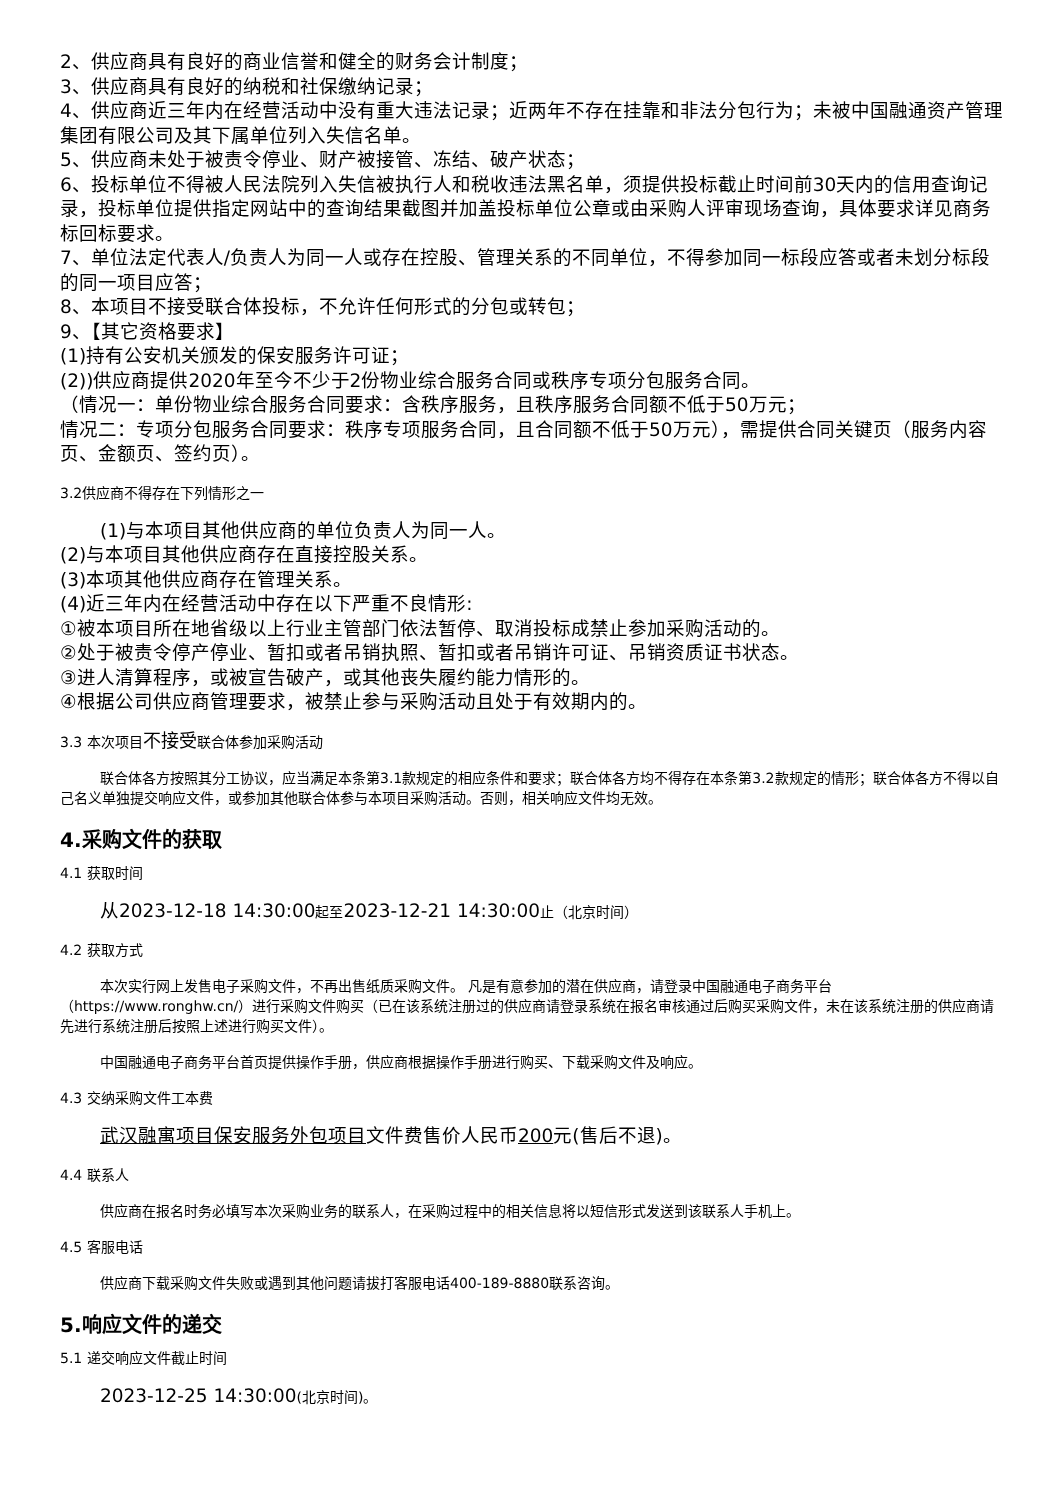2、供应商具有良好的商业信誉和健全的财务会计制度；
3、供应商具有良好的纳税和社保缴纳记录；
4、供应商近三年内在经营活动中没有重大违法记录；近两年不存在挂靠和非法分包行为；未被中国融通资产管理集团有限公司及其下属单位列入失信名单。
5、供应商未处于被责令停业、财产被接管、冻结、破产状态；
6、投标单位不得被人民法院列入失信被执行人和税收违法黑名单，须提供投标截止时间前30天内的信用查询记录，投标单位提供指定网站中的查询结果截图并加盖投标单位公章或由采购人评审现场查询，具体要求详见商务标回标要求。
7、单位法定代表人/负责人为同一人或存在控股、管理关系的不同单位，不得参加同一标段应答或者未划分标段的同一项目应答；
8、本项目不接受联合体投标，不允许任何形式的分包或转包；
9、【其它资格要求】
(1)持有公安机关颁发的保安服务许可证；
(2))供应商提供2020年至今不少于2份物业综合服务合同或秩序专项分包服务合同。
（情况一：单份物业综合服务合同要求：含秩序服务，且秩序服务合同额不低于50万元；
情况二：专项分包服务合同要求：秩序专项服务合同，且合同额不低于50万元），需提供合同关键页（服务内容页、金额页、签约页）。
3.2供应商不得存在下列情形之一
(1)与本项目其他供应商的单位负责人为同一人。
(2)与本项目其他供应商存在直接控股关系。
(3)本项其他供应商存在管理关系。
(4)近三年内在经营活动中存在以下严重不良情形:
①被本项目所在地省级以上行业主管部门依法暂停、取消投标成禁止参加采购活动的。
②处于被责令停产停业、暂扣或者吊销执照、暂扣或者吊销许可证、吊销资质证书状态。
③进人清算程序，或被宣告破产，或其他丧失履约能力情形的。
④根据公司供应商管理要求，被禁止参与采购活动且处于有效期内的。
3.3 本次项目不接受联合体参加采购活动
联合体各方按照其分工协议，应当满足本条第3.1款规定的相应条件和要求；联合体各方均不得存在本条第3.2款规定的情形；联合体各方不得以自己名义单独提交响应文件，或参加其他联合体参与本项目采购活动。否则，相关响应文件均无效。
4.采购文件的获取
4.1 获取时间
从2023-12-18 14:30:00起至2023-12-21 14:30:00止（北京时间）
4.2 获取方式
本次实行网上发售电子采购文件，不再出售纸质采购文件。 凡是有意参加的潜在供应商，请登录中国融通电子商务平台（https://www.ronghw.cn/）进行采购文件购买（已在该系统注册过的供应商请登录系统在报名审核通过后购买采购文件，未在该系统注册的供应商请先进行系统注册后按照上述进行购买文件）。
中国融通电子商务平台首页提供操作手册，供应商根据操作手册进行购买、下载采购文件及响应。
4.3 交纳采购文件工本费
武汉融寓项目保安服务外包项目文件费售价人民币200元(售后不退)。
4.4 联系人
供应商在报名时务必填写本次采购业务的联系人，在采购过程中的相关信息将以短信形式发送到该联系人手机上。
4.5 客服电话
供应商下载采购文件失败或遇到其他问题请拔打客服电话400-189-8880联系咨询。
5.响应文件的递交
5.1 递交响应文件截止时间
2023-12-25 14:30:00(北京时间)。